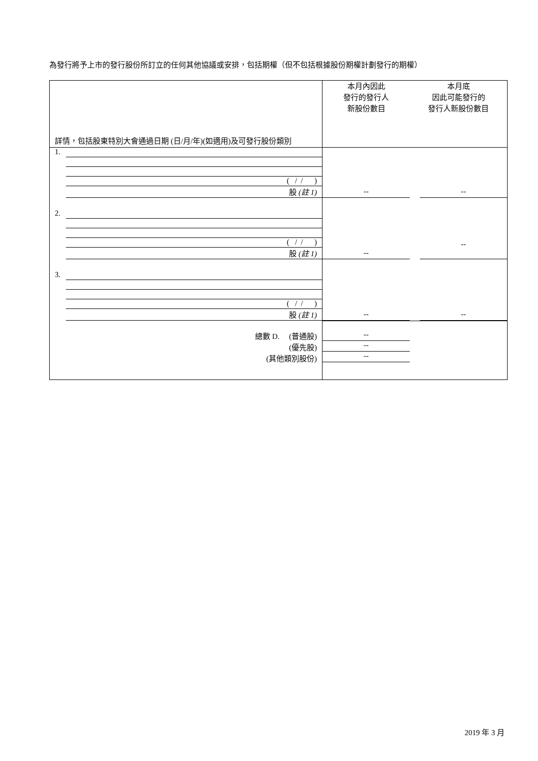為發行將予上市的發行股份所訂立的任何其他協議或安排，包括期權（但不包括根據股份期權計劃發行的期權）
| 詳情，包括股東特別大會通過日期 (日/月/年)(如適用)及可發行股份類別 | 本月內因此 發行的發行人 新股份數目 | 本月底 因此可能發行的 發行人新股份數目 |
| --- | --- | --- |
| 1. ( / / ) 股 (註 1) | -- | -- |
| 2. ( / / ) 股 (註 1) | -- | -- |
| 3. ( / / ) 股 (註 1) | -- | -- |
| 總數 D. (普通股) (優先股) (其他類別股份) | -- -- -- | |
2019 年 3 月